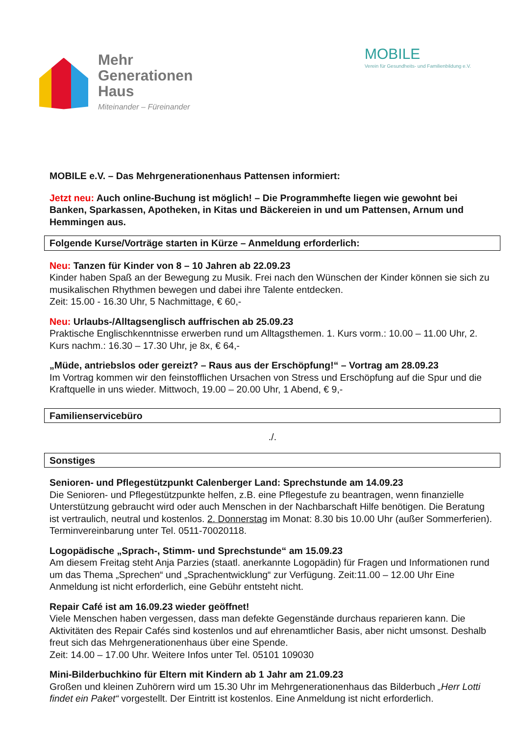Mehr
Generationen
Haus
Miteinander – Füreinander
MOBILE
Verein für Gesundheits- und Familienbildung e.V.
MOBILE e.V. – Das Mehrgenerationenhaus Pattensen informiert:
Jetzt neu: Auch online-Buchung ist möglich! – Die Programmhefte liegen wie gewohnt bei Banken, Sparkassen, Apotheken, in Kitas und Bäckereien in und um Pattensen, Arnum und Hemmingen aus.
Folgende Kurse/Vorträge starten in Kürze – Anmeldung erforderlich:
Neu: Tanzen für Kinder von 8 – 10 Jahren ab 22.09.23
Kinder haben Spaß an der Bewegung zu Musik. Frei nach den Wünschen der Kinder können sie sich zu musikalischen Rhythmen bewegen und dabei ihre Talente entdecken.
Zeit: 15.00 - 16.30 Uhr, 5 Nachmittage, € 60,-
Neu: Urlaubs-/Alltagsenglisch auffrischen ab 25.09.23
Praktische Englischkenntnisse erwerben rund um Alltagsthemen. 1. Kurs vorm.: 10.00 – 11.00 Uhr, 2. Kurs nachm.: 16.30 – 17.30 Uhr, je 8x, € 64,-
„Müde, antriebslos oder gereizt? – Raus aus der Erschöpfung!“ – Vortrag am 28.09.23
Im Vortrag kommen wir den feinstofflichen Ursachen von Stress und Erschöpfung auf die Spur und die Kraftquelle in uns wieder. Mittwoch, 19.00 – 20.00 Uhr, 1 Abend, € 9,-
Familienservicebüro
./.
Sonstiges
Senioren- und Pflegestützpunkt Calenberger Land: Sprechstunde am 14.09.23
Die Senioren- und Pflegestützpunkte helfen, z.B. eine Pflegestufe zu beantragen, wenn finanzielle Unterstützung gebraucht wird oder auch Menschen in der Nachbarschaft Hilfe benötigen. Die Beratung ist vertraulich, neutral und kostenlos. 2. Donnerstag im Monat: 8.30 bis 10.00 Uhr (außer Sommerferien). Terminvereinbarung unter Tel. 0511-70020118.
Logopädische „Sprach-, Stimm- und Sprechstunde“ am 15.09.23
Am diesem Freitag steht Anja Parzies (staatl. anerkannte Logopädin) für Fragen und Informationen rund um das Thema „Sprechen“ und „Sprachentwicklung“ zur Verfügung. Zeit:11.00 – 12.00 Uhr Eine Anmeldung ist nicht erforderlich, eine Gebühr entsteht nicht.
Repair Café ist am 16.09.23 wieder geöffnet!
Viele Menschen haben vergessen, dass man defekte Gegenstände durchaus reparieren kann. Die Aktivitäten des Repair Cafés sind kostenlos und auf ehrenamtlicher Basis, aber nicht umsonst. Deshalb freut sich das Mehrgenerationenhaus über eine Spende.
Zeit: 14.00 – 17.00 Uhr. Weitere Infos unter Tel. 05101 109030
Mini-Bilderbuchkino für Eltern mit Kindern ab 1 Jahr am 21.09.23
Großen und kleinen Zuhörern wird um 15.30 Uhr im Mehrgenerationenhaus das Bilderbuch „Herr Lotti findet ein Paket“ vorgestellt. Der Eintritt ist kostenlos. Eine Anmeldung ist nicht erforderlich.